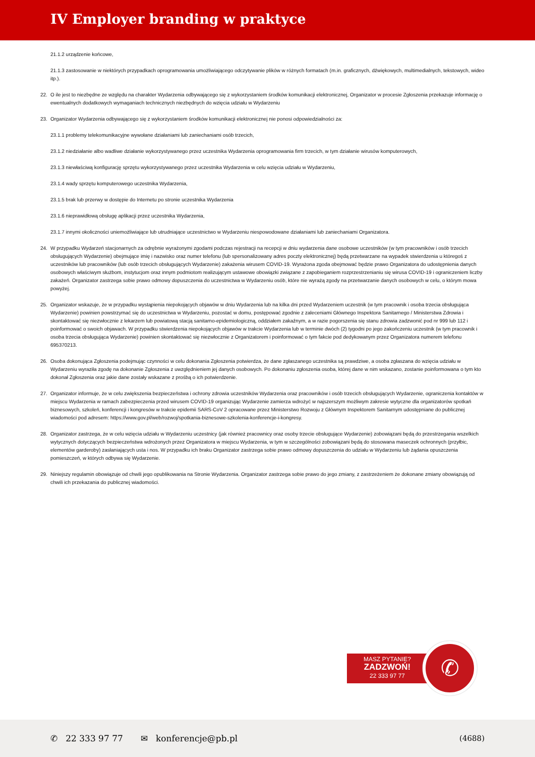IV Employer branding w praktyce
21.1.2 urządzenie końcowe,
21.1.3 zastosowanie w niektórych przypadkach oprogramowania umożliwiającego odczytywanie plików w różnych formatach (m.in. graficznych, dźwiękowych, multimedialnych, tekstowych, wideo itp.).
22. O ile jest to niezbędne ze względu na charakter Wydarzenia odbywającego się z wykorzystaniem środków komunikacji elektronicznej, Organizator w procesie Zgłoszenia przekazuje informację o ewentualnych dodatkowych wymaganiach technicznych niezbędnych do wzięcia udziału w Wydarzeniu
23. Organizator Wydarzenia odbywającego się z wykorzystaniem środków komunikacji elektronicznej nie ponosi odpowiedzialności za:
23.1.1 problemy telekomunikacyjne wywołane działaniami lub zaniechaniami osób trzecich,
23.1.2 niedziałanie albo wadliwe działanie wykorzystywanego przez uczestnika Wydarzenia oprogramowania firm trzecich, w tym działanie wirusów komputerowych,
23.1.3 niewłaściwą konfigurację sprzętu wykorzystywanego przez uczestnika Wydarzenia w celu wzięcia udziału w Wydarzeniu,
23.1.4 wady sprzętu komputerowego uczestnika Wydarzenia,
23.1.5 brak lub przerwy w dostępie do Internetu po stronie uczestnika Wydarzenia
23.1.6 nieprawidłową obsługę aplikacji przez uczestnika Wydarzenia,
23.1.7 innymi okoliczności uniemożliwiające lub utrudniające uczestnictwo w Wydarzeniu niespowodowane działaniami lub zaniechaniami Organizatora.
24. W przypadku Wydarzeń stacjonarnych za odrębnie wyrażonymi zgodami podczas rejestracji na recepcji w dniu wydarzenia dane osobowe uczestników (w tym pracowników i osób trzecich obsługujących Wydarzenie) obejmujące imię i nazwisko oraz numer telefonu (lub spersonalizowany adres poczty elektronicznej) będą przetwarzane na wypadek stwierdzenia u któregoś z uczestników lub pracowników (lub osób trzecich obsługujących Wydarzenie) zakażenia wirusem COVID-19. Wyrażona zgoda obejmować będzie prawo Organizatora do udostępnienia danych osobowych właściwym służbom, instytucjom oraz innym podmiotom realizującym ustawowe obowiązki związane z zapobieganiem rozprzestrzenianiu się wirusa COVID-19 i ograniczeniem liczby zakażeń. Organizator zastrzega sobie prawo odmowy dopuszczenia do uczestnictwa w Wydarzeniu osób, które nie wyrażą zgody na przetwarzanie danych osobowych w celu, o którym mowa powyżej.
25. Organizator wskazuje, że w przypadku wystąpienia niepokojących objawów w dniu Wydarzenia lub na kilka dni przed Wydarzeniem uczestnik (w tym pracownik i osoba trzecia obsługująca Wydarzenie) powinien powstrzymać się do uczestnictwa w Wydarzeniu, pozostać w domu, postępować zgodnie z zaleceniami Głównego Inspektora Sanitarnego / Ministerstwa Zdrowia i skontaktować się niezwłocznie z lekarzem lub powiatową stacją sanitarno-epidemiologiczną, oddziałem zakaźnym, a w razie pogorszenia się stanu zdrowia zadzwonić pod nr 999 lub 112 i poinformować o swoich objawach. W przypadku stwierdzenia niepokojących objawów w trakcie Wydarzenia lub w terminie dwóch (2) tygodni po jego zakończeniu uczestnik (w tym pracownik i osoba trzecia obsługująca Wydarzenie) powinien skontaktować się niezwłocznie z Organizatorem i poinformować o tym fakcie pod dedykowanym przez Organizatora numerem telefonu 695370213.
26. Osoba dokonująca Zgłoszenia podejmując czynności w celu dokonania Zgłoszenia potwierdza, że dane zgłaszanego uczestnika są prawdziwe, a osoba zgłaszana do wzięcia udziału w Wydarzeniu wyraziła zgodę na dokonanie Zgłoszenia z uwzględnieniem jej danych osobowych. Po dokonaniu zgłoszenia osoba, której dane w nim wskazano, zostanie poinformowana o tym kto dokonał Zgłoszenia oraz jakie dane zostały wskazane z prośbą o ich potwierdzenie.
27. Organizator informuje, że w celu zwiększenia bezpieczeństwa i ochrony zdrowia uczestników Wydarzenia oraz pracowników i osób trzecich obsługujących Wydarzenie, ograniczenia kontaktów w miejscu Wydarzenia w ramach zabezpieczenia przed wirusem COVID-19 organizując Wydarzenie zamierza wdrożyć w najszerszym możliwym zakresie wytyczne dla organizatorów spotkań biznesowych, szkoleń, konferencji i kongresów w trakcie epidemii SARS-CoV 2 opracowane przez Ministerstwo Rozwoju z Głównym Inspektorem Sanitarnym udostępniane do publicznej wiadomości pod adresem: https://www.gov.pl/web/rozwoj/spotkania-biznesowe-szkolenia-konferencje-i-kongresy.
28. Organizator zastrzega, że w celu wzięcia udziału w Wydarzeniu uczestnicy (jak również pracownicy oraz osoby trzecie obsługujące Wydarzenie) zobowiązani będą do przestrzegania wszelkich wytycznych dotyczących bezpieczeństwa wdrożonych przez Organizatora w miejscu Wydarzenia, w tym w szczególności zobowiązani będą do stosowana maseczek ochronnych (przyłbic, elementów garderoby) zasłaniających usta i nos. W przypadku ich braku Organizator zastrzega sobie prawo odmowy dopuszczenia do udziału w Wydarzeniu lub żądania opuszczenia pomieszczeń, w których odbywa się Wydarzenie.
29. Niniejszy regulamin obowiązuje od chwili jego opublikowania na Stronie Wydarzenia. Organizator zastrzega sobie prawo do jego zmiany, z zastrzeżeniem że dokonane zmiany obowiązują od chwili ich przekazania do publicznej wiadomości.
MASZ PYTANIE?
ZADZWOŃ!
22 333 97 77
✆
✆ 22 333 97 77 ✉ konferencje@pb.pl (4688)